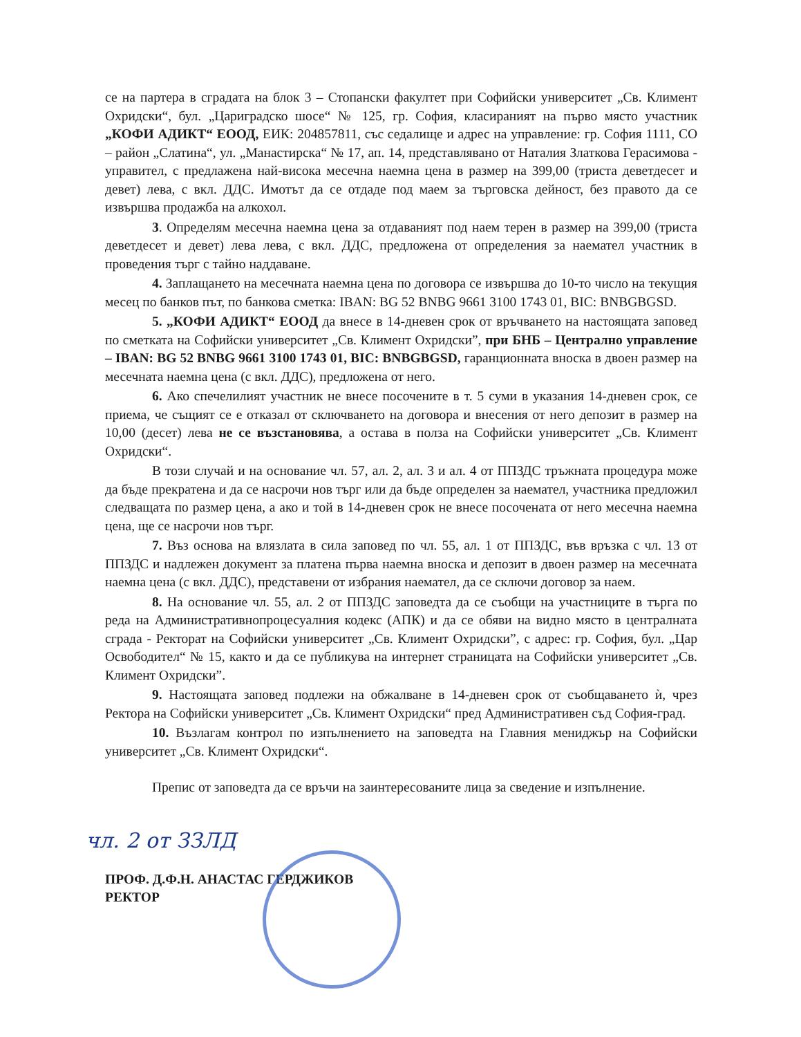се на партера в сградата на блок 3 – Стопански факултет при Софийски университет „Св. Климент Охридски“, бул. „Цариградско шосе“ № 125, гр. София, класираният на първо място участник „КОФИ АДИКТ“ ЕООД, ЕИК: 204857811, със седалище и адрес на управление: гр. София 1111, СО – район „Слатина“, ул. „Манастирска“ № 17, ап. 14, представлявано от Наталия Златкова Герасимова - управител, с предлажена най-висока месечна наемна цена в размер на 399,00 (триста деветдесет и девет) лева, с вкл. ДДС. Имотът да се отдаде под маем за търговска дейност, без правото да се извършва продажба на алкохол.
3. Определям месечна наемна цена за отдаваният под наем терен в размер на 399,00 (триста деветдесет и девет) лева лева, с вкл. ДДС, предложена от определения за наемател участник в проведения търг с тайно наддаване.
4. Заплащането на месечната наемна цена по договора се извършва до 10-то число на текущия месец по банков път, по банкова сметка: IBAN: BG 52 BNBG 9661 3100 1743 01, BIC: BNBGBGSD.
5. „КОФИ АДИКТ“ ЕООД да внесе в 14-дневен срок от връчването на настоящата заповед по сметката на Софийски университет „Св. Климент Охридски”, при БНБ – Централно управление – IBAN: BG 52 BNBG 9661 3100 1743 01, BIC: BNBGBGSD, гаранционната вноска в двоен размер на месечната наемна цена (с вкл. ДДС), предложена от него.
6. Ако спечелилият участник не внесе посочените в т. 5 суми в указания 14-дневен срок, се приема, че същият се е отказал от сключването на договора и внесения от него депозит в размер на 10,00 (десет) лева не се възстановява, а остава в полза на Софийски университет „Св. Климент Охридски“.
В този случай и на основание чл. 57, ал. 2, ал. 3 и ал. 4 от ППЗДС тръжната процедура може да бъде прекратена и да се насрочи нов търг или да бъде определен за наемател, участника предложил следващата по размер цена, а ако и той в 14-дневен срок не внесе посочената от него месечна наемна цена, ще се насрочи нов търг.
7. Въз основа на влязлата в сила заповед по чл. 55, ал. 1 от ППЗДС, във връзка с чл. 13 от ППЗДС и надлежен документ за платена първа наемна вноска и депозит в двоен размер на месечната наемна цена (с вкл. ДДС), представени от избрания наемател, да се сключи договор за наем.
8. На основание чл. 55, ал. 2 от ППЗДС заповедта да се съобщи на участниците в търга по реда на Административнопроцесуалния кодекс (АПК) и да се обяви на видно място в централната сграда - Ректорат на Софийски университет „Св. Климент Охридски”, с адрес: гр. София, бул. „Цар Освободител“ № 15, както и да се публикува на интернет страницата на Софийски университет „Св. Климент Охридски”.
9. Настоящата заповед подлежи на обжалване в 14-дневен срок от съобщаването ѝ, чрез Ректора на Софийски университет „Св. Климент Охридски“ пред Административен съд София-град.
10. Възлагам контрол по изпълнението на заповедта на Главния мениджър на Софийски университет „Св. Климент Охридски“.
Препис от заповедта да се връчи на заинтересованите лица за сведение и изпълнение.
чл. 2 от ЗЗЛД
ПРОФ. Д.Ф.Н. АНАСТАС ГЕРДЖИКОВ
РЕКТОР